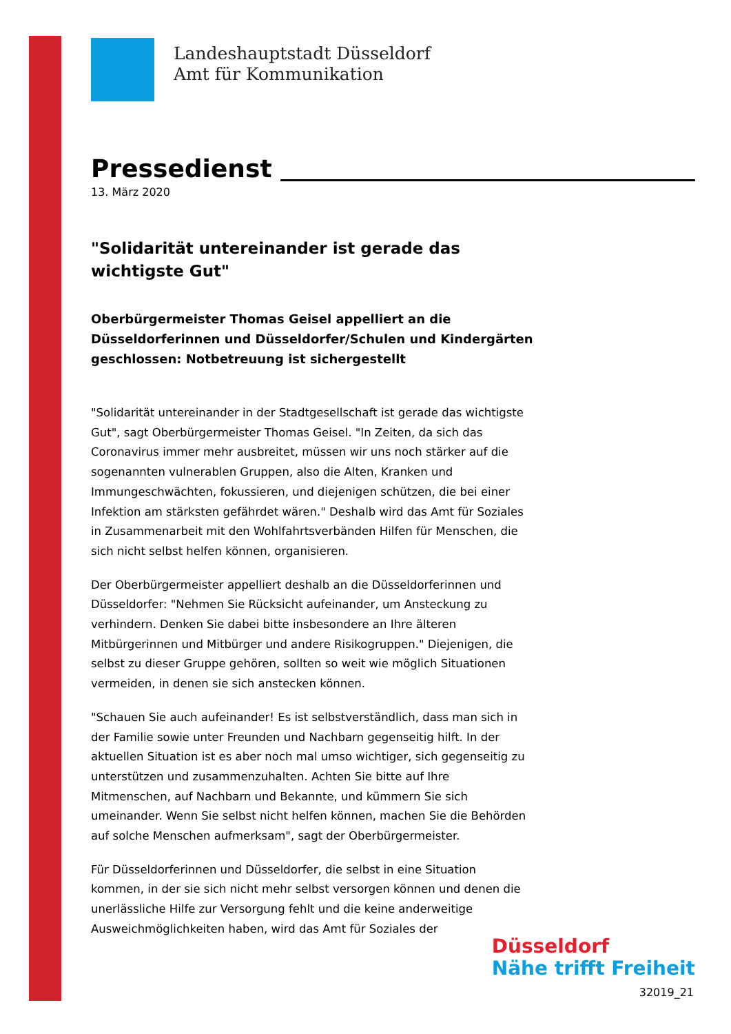Landeshauptstadt Düsseldorf
Amt für Kommunikation
Pressedienst
13. März 2020
"Solidarität untereinander ist gerade das wichtigste Gut"
Oberbürgermeister Thomas Geisel appelliert an die Düsseldorferinnen und Düsseldorfer/Schulen und Kindergärten geschlossen: Notbetreuung ist sichergestellt
"Solidarität untereinander in der Stadtgesellschaft ist gerade das wichtigste Gut", sagt Oberbürgermeister Thomas Geisel. "In Zeiten, da sich das Coronavirus immer mehr ausbreitet, müssen wir uns noch stärker auf die sogenannten vulnerablen Gruppen, also die Alten, Kranken und Immungeschwächten, fokussieren, und diejenigen schützen, die bei einer Infektion am stärksten gefährdet wären." Deshalb wird das Amt für Soziales in Zusammenarbeit mit den Wohlfahrtsverbänden Hilfen für Menschen, die sich nicht selbst helfen können, organisieren.
Der Oberbürgermeister appelliert deshalb an die Düsseldorferinnen und Düsseldorfer: "Nehmen Sie Rücksicht aufeinander, um Ansteckung zu verhindern. Denken Sie dabei bitte insbesondere an Ihre älteren Mitbürgerinnen und Mitbürger und andere Risikogruppen." Diejenigen, die selbst zu dieser Gruppe gehören, sollten so weit wie möglich Situationen vermeiden, in denen sie sich anstecken können.
"Schauen Sie auch aufeinander! Es ist selbstverständlich, dass man sich in der Familie sowie unter Freunden und Nachbarn gegenseitig hilft. In der aktuellen Situation ist es aber noch mal umso wichtiger, sich gegenseitig zu unterstützen und zusammenzuhalten. Achten Sie bitte auf Ihre Mitmenschen, auf Nachbarn und Bekannte, und kümmern Sie sich umeinander. Wenn Sie selbst nicht helfen können, machen Sie die Behörden auf solche Menschen aufmerksam", sagt der Oberbürgermeister.
Für Düsseldorferinnen und Düsseldorfer, die selbst in eine Situation kommen, in der sie sich nicht mehr selbst versorgen können und denen die unerlässliche Hilfe zur Versorgung fehlt und die keine anderweitige Ausweichmöglichkeiten haben, wird das Amt für Soziales der
Düsseldorf
Nähe trifft Freiheit
32019_21